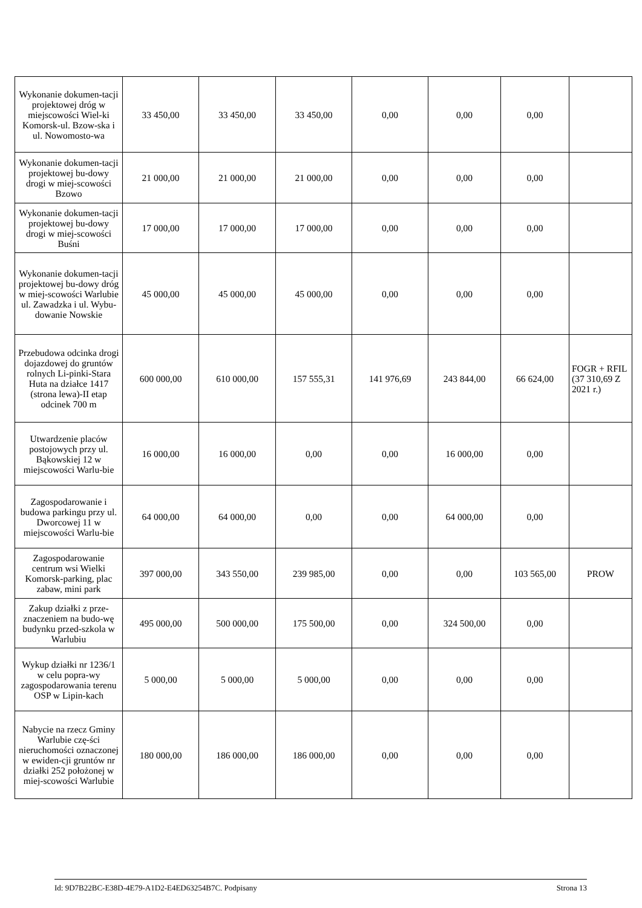| Wykonanie dokumen-tacji projektowej dróg w miejscowości Wiel-ki Komorsk-ul. Bzow-ska i ul. Nowomosto-wa | 33 450,00 | 33 450,00 | 33 450,00 | 0,00 | 0,00 | 0,00 | |
| Wykonanie dokumen-tacji projektowej bu-dowy drogi w miej-scowości Bzowo | 21 000,00 | 21 000,00 | 21 000,00 | 0,00 | 0,00 | 0,00 | |
| Wykonanie dokumen-tacji projektowej bu-dowy drogi w miej-scowości Buśni | 17 000,00 | 17 000,00 | 17 000,00 | 0,00 | 0,00 | 0,00 | |
| Wykonanie dokumen-tacji projektowej bu-dowy dróg w miej-scowości Warlubie ul. Zawadzka i ul. Wybu-dowanie Nowskie | 45 000,00 | 45 000,00 | 45 000,00 | 0,00 | 0,00 | 0,00 | |
| Przebudowa odcinka drogi dojazdowej do gruntów rolnych Li-pinki-Stara Huta na działce 1417 (strona lewa)-II etap odcinek 700 m | 600 000,00 | 610 000,00 | 157 555,31 | 141 976,69 | 243 844,00 | 66 624,00 | FOGR + RFIL (37 310,69 Z 2021 r.) |
| Utwardzenie placów postojowych przy ul. Bąkowskiej 12 w miejscowości Warlu-bie | 16 000,00 | 16 000,00 | 0,00 | 0,00 | 16 000,00 | 0,00 | |
| Zagospodarowanie i budowa parkingu przy ul. Dworcowej 11 w miejscowości Warlu-bie | 64 000,00 | 64 000,00 | 0,00 | 0,00 | 64 000,00 | 0,00 | |
| Zagospodarowanie centrum wsi Wielki Komorsk-parking, plac zabaw, mini park | 397 000,00 | 343 550,00 | 239 985,00 | 0,00 | 0,00 | 103 565,00 | PROW |
| Zakup działki z prze-znaczeniem na budo-wę budynku przed-szkola w Warlubiu | 495 000,00 | 500 000,00 | 175 500,00 | 0,00 | 324 500,00 | 0,00 | |
| Wykup działki nr 1236/1 w celu popra-wy zagospodarowania terenu OSP w Lipin-kach | 5 000,00 | 5 000,00 | 5 000,00 | 0,00 | 0,00 | 0,00 | |
| Nabycie na rzecz Gminy Warlubie czę-ści nieruchomości oznaczonej w ewiden-cji gruntów nr działki 252 położonej w miej-scowości Warlubie | 180 000,00 | 186 000,00 | 186 000,00 | 0,00 | 0,00 | 0,00 | |
Id: 9D7B22BC-E38D-4E79-A1D2-E4ED63254B7C. Podpisany Strona 13